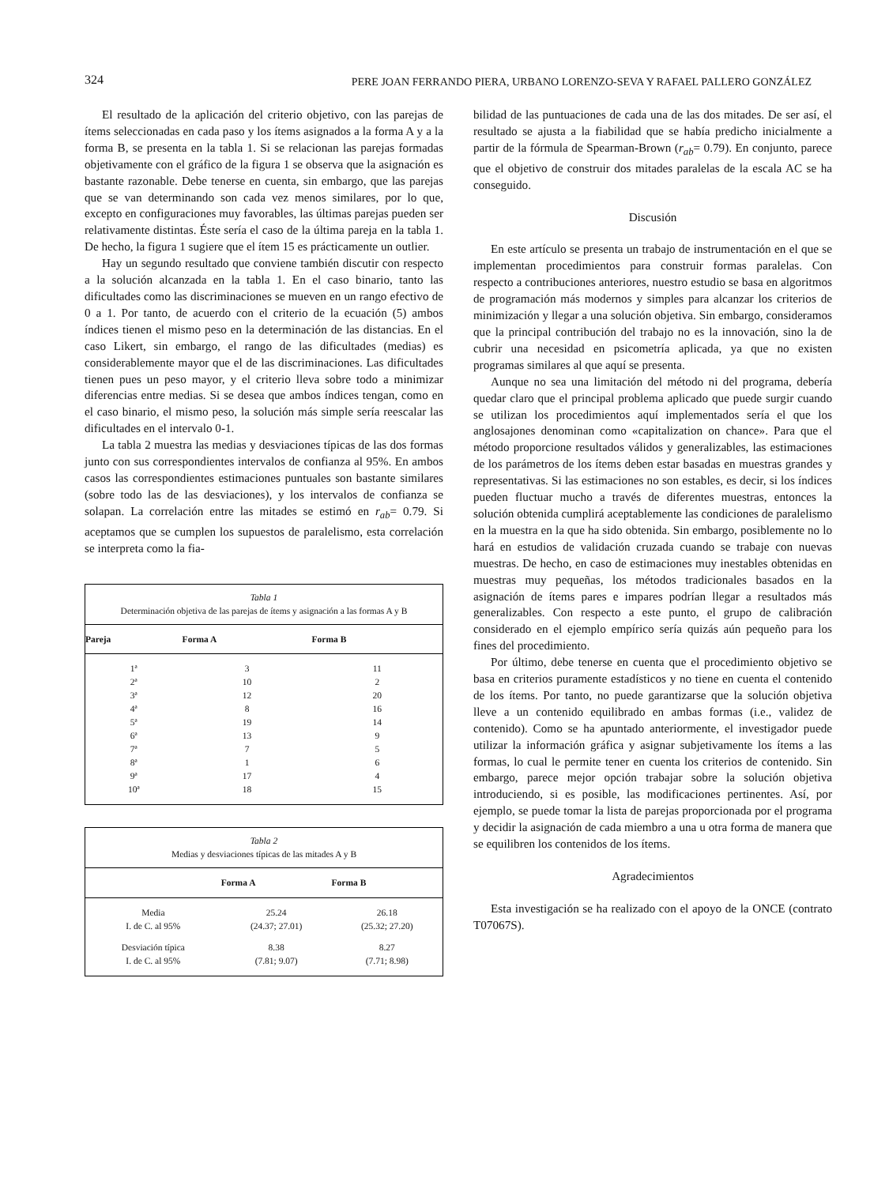324
PERE JOAN FERRANDO PIERA, URBANO LORENZO-SEVA Y RAFAEL PALLERO GONZÁLEZ
El resultado de la aplicación del criterio objetivo, con las parejas de ítems seleccionadas en cada paso y los ítems asignados a la forma A y a la forma B, se presenta en la tabla 1. Si se relacionan las parejas formadas objetivamente con el gráfico de la figura 1 se observa que la asignación es bastante razonable. Debe tenerse en cuenta, sin embargo, que las parejas que se van determinando son cada vez menos similares, por lo que, excepto en configuraciones muy favorables, las últimas parejas pueden ser relativamente distintas. Éste sería el caso de la última pareja en la tabla 1. De hecho, la figura 1 sugiere que el ítem 15 es prácticamente un outlier.
Hay un segundo resultado que conviene también discutir con respecto a la solución alcanzada en la tabla 1. En el caso binario, tanto las dificultades como las discriminaciones se mueven en un rango efectivo de 0 a 1. Por tanto, de acuerdo con el criterio de la ecuación (5) ambos índices tienen el mismo peso en la determinación de las distancias. En el caso Likert, sin embargo, el rango de las dificultades (medias) es considerablemente mayor que el de las discriminaciones. Las dificultades tienen pues un peso mayor, y el criterio lleva sobre todo a minimizar diferencias entre medias. Si se desea que ambos índices tengan, como en el caso binario, el mismo peso, la solución más simple sería reescalar las dificultades en el intervalo 0-1.
La tabla 2 muestra las medias y desviaciones típicas de las dos formas junto con sus correspondientes intervalos de confianza al 95%. En ambos casos las correspondientes estimaciones puntuales son bastante similares (sobre todo las de las desviaciones), y los intervalos de confianza se solapan. La correlación entre las mitades se estimó en r<sub>ab</sub>= 0.79. Si aceptamos que se cumplen los supuestos de paralelismo, esta correlación se interpreta como la fia-
| Tabla 1 Determinación objetiva de las parejas de ítems y asignación a las formas A y B | | |
| Pareja | Forma A | Forma B |
| 1ª | 3 | 11 |
| 2ª | 10 | 2 |
| 3ª | 12 | 20 |
| 4ª | 8 | 16 |
| 5ª | 19 | 14 |
| 6ª | 13 | 9 |
| 7ª | 7 | 5 |
| 8ª | 1 | 6 |
| 9ª | 17 | 4 |
| 10ª | 18 | 15 |
| Tabla 2 Medias y desviaciones típicas de las mitades A y B | | |
| | Forma A | Forma B |
| Media | 25.24 | 26.18 |
| I. de C. al 95% | (24.37; 27.01) | (25.32; 27.20) |
| Desviación típica | 8.38 | 8.27 |
| I. de C. al 95% | (7.81; 9.07) | (7.71; 8.98) |
bilidad de las puntuaciones de cada una de las dos mitades. De ser así, el resultado se ajusta a la fiabilidad que se había predicho inicialmente a partir de la fórmula de Spearman-Brown (r<sub>ab</sub>= 0.79). En conjunto, parece que el objetivo de construir dos mitades paralelas de la escala AC se ha conseguido.
Discusión
En este artículo se presenta un trabajo de instrumentación en el que se implementan procedimientos para construir formas paralelas. Con respecto a contribuciones anteriores, nuestro estudio se basa en algoritmos de programación más modernos y simples para alcanzar los criterios de minimización y llegar a una solución objetiva. Sin embargo, consideramos que la principal contribución del trabajo no es la innovación, sino la de cubrir una necesidad en psicometría aplicada, ya que no existen programas similares al que aquí se presenta.
Aunque no sea una limitación del método ni del programa, debería quedar claro que el principal problema aplicado que puede surgir cuando se utilizan los procedimientos aquí implementados sería el que los anglosajones denominan como «capitalization on chance». Para que el método proporcione resultados válidos y generalizables, las estimaciones de los parámetros de los ítems deben estar basadas en muestras grandes y representativas. Si las estimaciones no son estables, es decir, si los índices pueden fluctuar mucho a través de diferentes muestras, entonces la solución obtenida cumplirá aceptablemente las condiciones de paralelismo en la muestra en la que ha sido obtenida. Sin embargo, posiblemente no lo hará en estudios de validación cruzada cuando se trabaje con nuevas muestras. De hecho, en caso de estimaciones muy inestables obtenidas en muestras muy pequeñas, los métodos tradicionales basados en la asignación de ítems pares e impares podrían llegar a resultados más generalizables. Con respecto a este punto, el grupo de calibración considerado en el ejemplo empírico sería quizás aún pequeño para los fines del procedimiento.
Por último, debe tenerse en cuenta que el procedimiento objetivo se basa en criterios puramente estadísticos y no tiene en cuenta el contenido de los ítems. Por tanto, no puede garantizarse que la solución objetiva lleve a un contenido equilibrado en ambas formas (i.e., validez de contenido). Como se ha apuntado anteriormente, el investigador puede utilizar la información gráfica y asignar subjetivamente los ítems a las formas, lo cual le permite tener en cuenta los criterios de contenido. Sin embargo, parece mejor opción trabajar sobre la solución objetiva introduciendo, si es posible, las modificaciones pertinentes. Así, por ejemplo, se puede tomar la lista de parejas proporcionada por el programa y decidir la asignación de cada miembro a una u otra forma de manera que se equilibren los contenidos de los ítems.
Agradecimientos
Esta investigación se ha realizado con el apoyo de la ONCE (contrato T07067S).